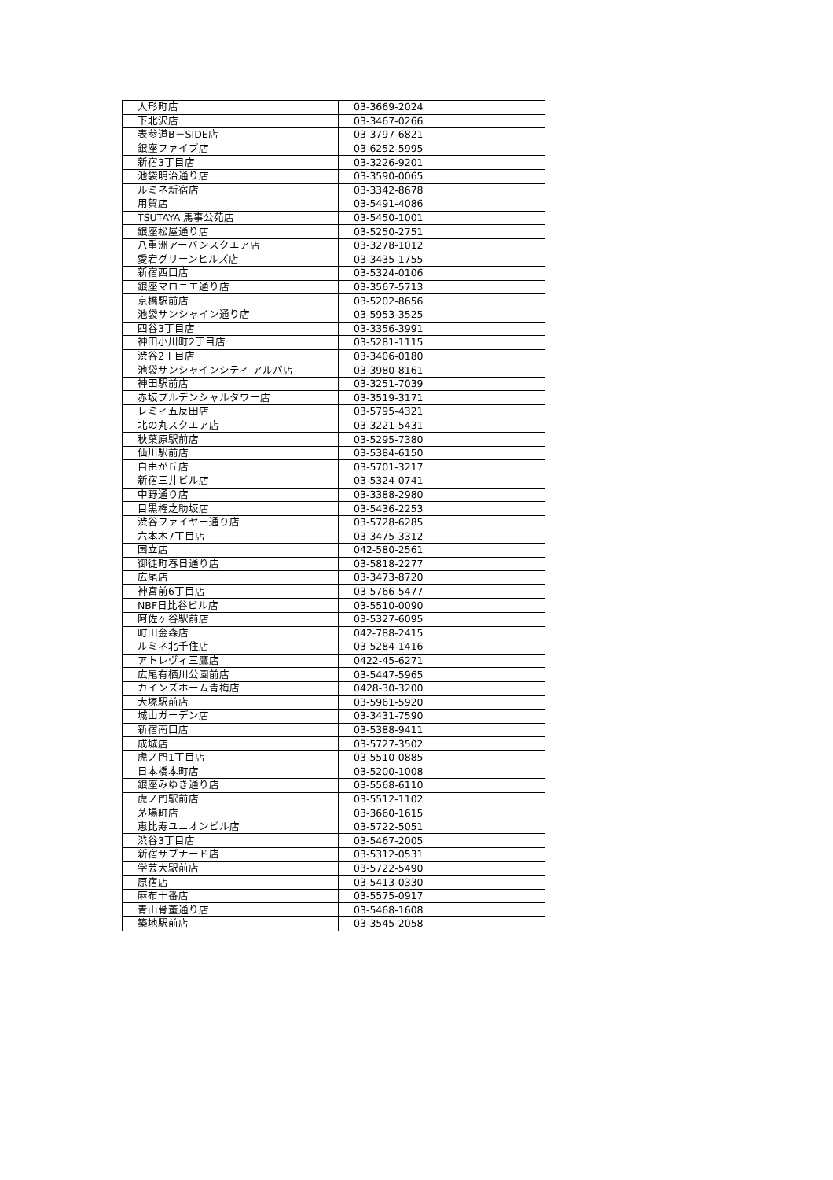| 人形町店 | 03-3669-2024 |
| 下北沢店 | 03-3467-0266 |
| 表参道B－SIDE店 | 03-3797-6821 |
| 銀座ファイブ店 | 03-6252-5995 |
| 新宿3丁目店 | 03-3226-9201 |
| 池袋明治通り店 | 03-3590-0065 |
| ルミネ新宿店 | 03-3342-8678 |
| 用賀店 | 03-5491-4086 |
| TSUTAYA 馬事公苑店 | 03-5450-1001 |
| 銀座松屋通り店 | 03-5250-2751 |
| 八重洲アーバンスクエア店 | 03-3278-1012 |
| 愛宕グリーンヒルズ店 | 03-3435-1755 |
| 新宿西口店 | 03-5324-0106 |
| 銀座マロニエ通り店 | 03-3567-5713 |
| 京橋駅前店 | 03-5202-8656 |
| 池袋サンシャイン通り店 | 03-5953-3525 |
| 四谷3丁目店 | 03-3356-3991 |
| 神田小川町2丁目店 | 03-5281-1115 |
| 渋谷2丁目店 | 03-3406-0180 |
| 池袋サンシャインシティ アルパ店 | 03-3980-8161 |
| 神田駅前店 | 03-3251-7039 |
| 赤坂プルデンシャルタワー店 | 03-3519-3171 |
| レミィ五反田店 | 03-5795-4321 |
| 北の丸スクエア店 | 03-3221-5431 |
| 秋葉原駅前店 | 03-5295-7380 |
| 仙川駅前店 | 03-5384-6150 |
| 自由が丘店 | 03-5701-3217 |
| 新宿三井ビル店 | 03-5324-0741 |
| 中野通り店 | 03-3388-2980 |
| 目黒権之助坂店 | 03-5436-2253 |
| 渋谷ファイヤー通り店 | 03-5728-6285 |
| 六本木7丁目店 | 03-3475-3312 |
| 国立店 | 042-580-2561 |
| 御徒町春日通り店 | 03-5818-2277 |
| 広尾店 | 03-3473-8720 |
| 神宮前6丁目店 | 03-5766-5477 |
| NBF日比谷ビル店 | 03-5510-0090 |
| 阿佐ヶ谷駅前店 | 03-5327-6095 |
| 町田金森店 | 042-788-2415 |
| ルミネ北千住店 | 03-5284-1416 |
| アトレヴィ三鷹店 | 0422-45-6271 |
| 広尾有栖川公園前店 | 03-5447-5965 |
| カインズホーム青梅店 | 0428-30-3200 |
| 大塚駅前店 | 03-5961-5920 |
| 城山ガーデン店 | 03-3431-7590 |
| 新宿南口店 | 03-5388-9411 |
| 成城店 | 03-5727-3502 |
| 虎ノ門1丁目店 | 03-5510-0885 |
| 日本橋本町店 | 03-5200-1008 |
| 銀座みゆき通り店 | 03-5568-6110 |
| 虎ノ門駅前店 | 03-5512-1102 |
| 茅場町店 | 03-3660-1615 |
| 恵比寿ユニオンビル店 | 03-5722-5051 |
| 渋谷3丁目店 | 03-5467-2005 |
| 新宿サブナード店 | 03-5312-0531 |
| 学芸大駅前店 | 03-5722-5490 |
| 原宿店 | 03-5413-0330 |
| 麻布十番店 | 03-5575-0917 |
| 青山骨董通り店 | 03-5468-1608 |
| 築地駅前店 | 03-3545-2058 |